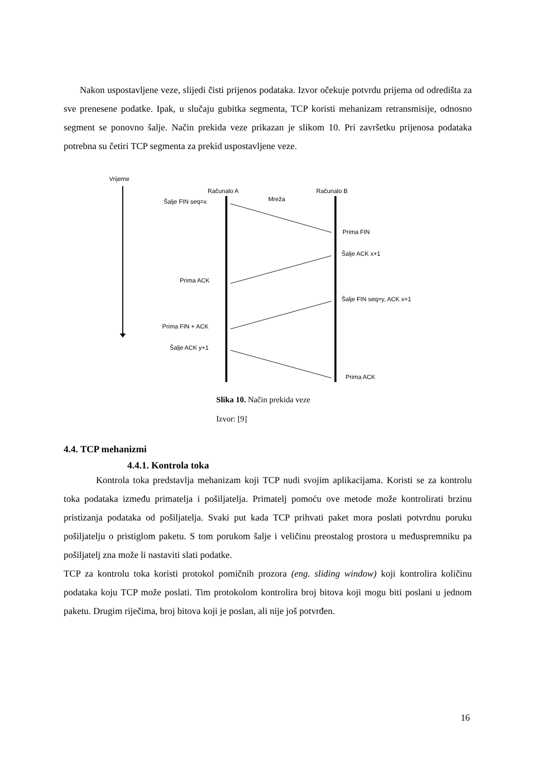Nakon uspostavljene veze, slijedi čisti prijenos podataka. Izvor očekuje potvrdu prijema od odredišta za sve prenesene podatke. Ipak, u slučaju gubitka segmenta, TCP koristi mehanizam retransmisije, odnosno segment se ponovno šalje. Način prekida veze prikazan je slikom 10. Pri završetku prijenosa podataka potrebna su četiri TCP segmenta za prekid uspostavljene veze.
Vrijeme
Računalo A
Računalo B
Mreža
Šalje FIN seq=x
Prima FIN
Šalje ACK x+1
Prima ACK
Šalje FIN seq=y, ACK x+1
Prima FIN + ACK
Šalje ACK y+1
Prima ACK
Slika 10. Način prekida veze
Izvor: [9]
4.4. TCP mehanizmi
4.4.1. Kontrola toka
Kontrola toka predstavlja mehanizam koji TCP nudi svojim aplikacijama. Koristi se za kontrolu toka podataka između primatelja i pošiljatelja. Primatelj pomoću ove metode može kontrolirati brzinu pristizanja podataka od pošiljatelja. Svaki put kada TCP prihvati paket mora poslati potvrdnu poruku pošiljatelju o pristiglom paketu. S tom porukom šalje i veličinu preostalog prostora u međuspremniku pa pošiljatelj zna može li nastaviti slati podatke.
TCP za kontrolu toka koristi protokol pomičnih prozora (eng. sliding window) koji kontrolira količinu podataka koju TCP može poslati. Tim protokolom kontrolira broj bitova koji mogu biti poslani u jednom paketu. Drugim riječima, broj bitova koji je poslan, ali nije još potvrđen.
16